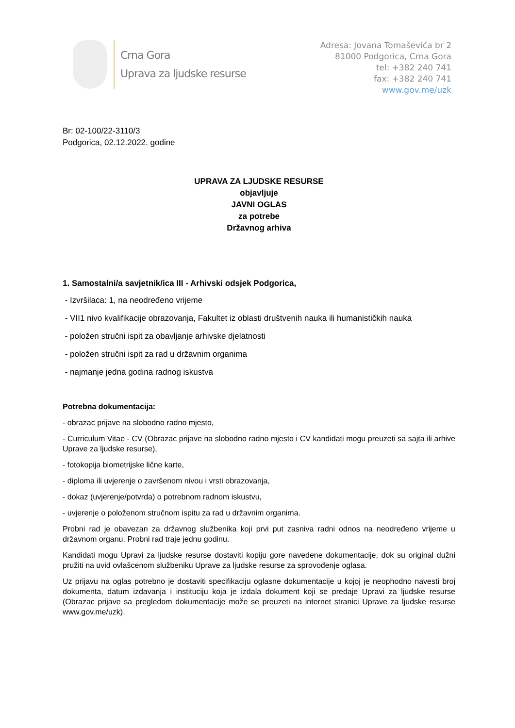Crna Gora
Uprava za ljudske resurse
Adresa: Jovana Tomaševića br 2
81000 Podgorica, Crna Gora
tel: +382 240 741
fax: +382 240 741
www.gov.me/uzk
Br: 02-100/22-3110/3
Podgorica, 02.12.2022. godine
UPRAVA ZA LJUDSKE RESURSE
objavljuje
JAVNI OGLAS
za potrebe
Državnog arhiva
1. Samostalni/a savjetnik/ica III - Arhivski odsjek Podgorica,
- Izvršilaca: 1, na neodređeno vrijeme
- VII1 nivo kvalifikacije obrazovanja, Fakultet iz oblasti društvenih nauka ili humanističkih nauka
- položen stručni ispit za obavljanje arhivske djelatnosti
- položen stručni ispit za rad u državnim organima
- najmanje jedna godina radnog iskustva
Potrebna dokumentacija:
- obrazac prijave na slobodno radno mjesto,
- Curriculum Vitae - CV (Obrazac prijave na slobodno radno mjesto i CV kandidati mogu preuzeti sa sajta ili arhive Uprave za ljudske resurse),
- fotokopija biometrijske lične karte,
- diploma ili uvjerenje o završenom nivou i vrsti obrazovanja,
- dokaz (uvjerenje/potvrda) o potrebnom radnom iskustvu,
- uvjerenje o položenom stručnom ispitu za rad u državnim organima.
Probni rad je obavezan za državnog službenika koji prvi put zasniva radni odnos na neodređeno vrijeme u državnom organu. Probni rad traje jednu godinu.
Kandidati mogu Upravi za ljudske resurse dostaviti kopiju gore navedene dokumentacije, dok su original dužni pružiti na uvid ovlašcenom službeniku Uprave za ljudske resurse za sprovođenje oglasa.
Uz prijavu na oglas potrebno je dostaviti specifikaciju oglasne dokumentacije u kojoj je neophodno navesti broj dokumenta, datum izdavanja i instituciju koja je izdala dokument koji se predaje Upravi za ljudske resurse (Obrazac prijave sa pregledom dokumentacije može se preuzeti na internet stranici Uprave za ljudske resurse www.gov.me/uzk).